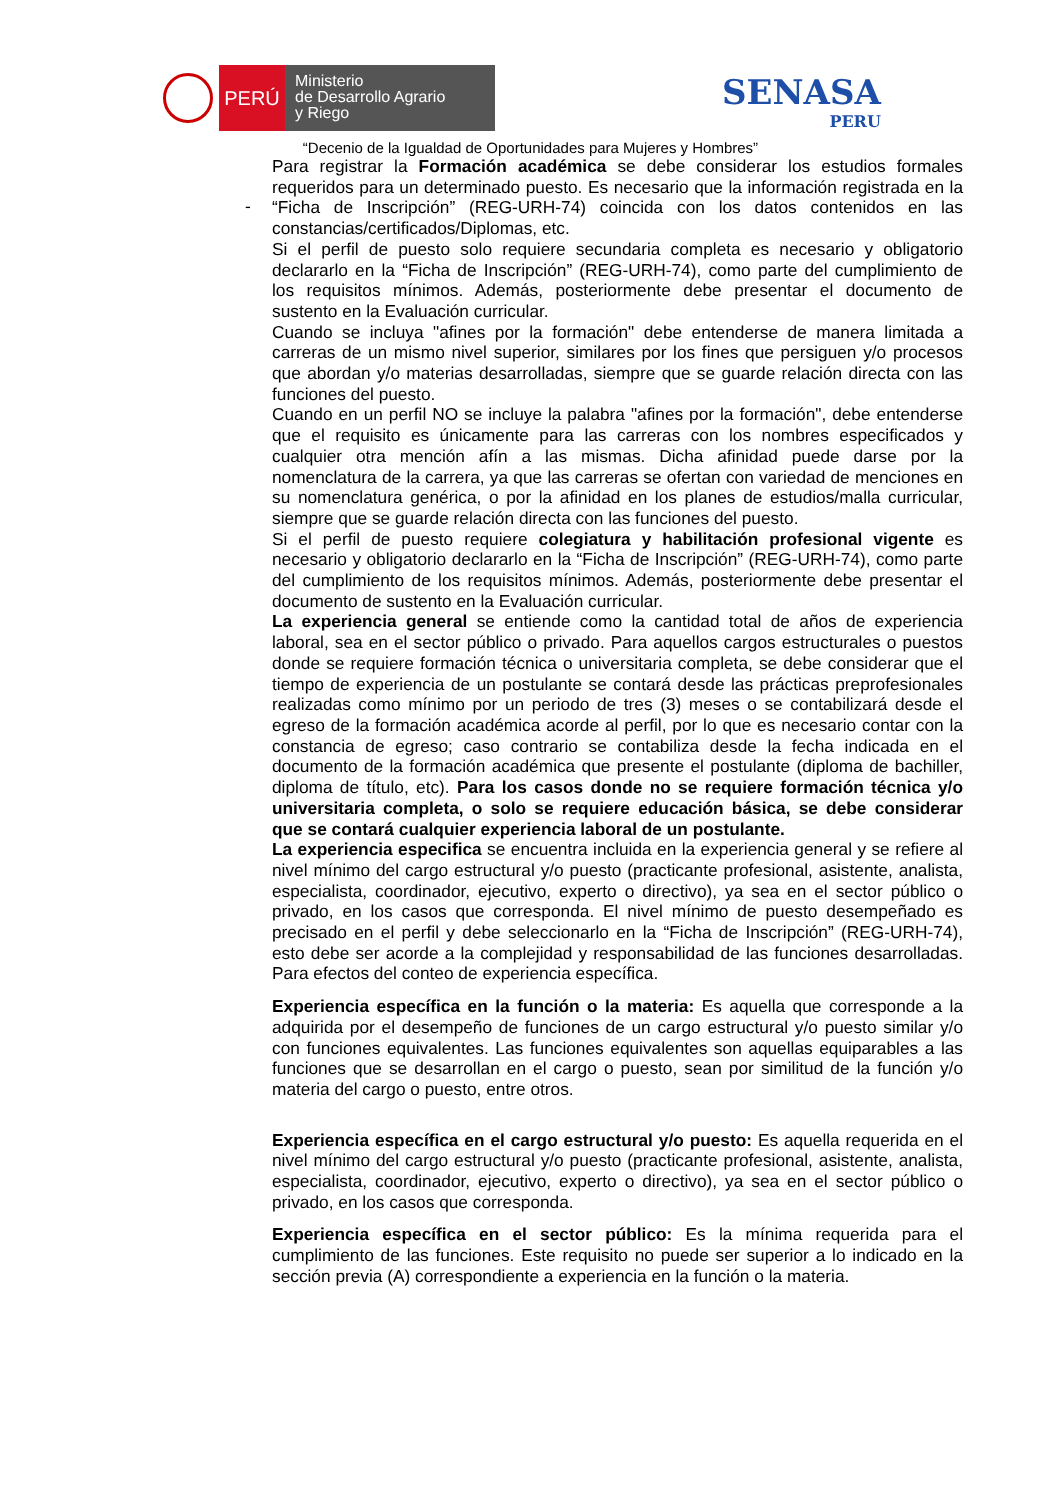PERÚ
Ministerio
de Desarrollo Agrario
y Riego
SENASA
PERU
“Decenio de la Igualdad de Oportunidades para Mujeres y Hombres”
-
Para registrar la Formación académica se debe considerar los estudios formales requeridos para un determinado puesto. Es necesario que la información registrada en la “Ficha de Inscripción” (REG-URH-74) coincida con los datos contenidos en las constancias/certificados/Diplomas, etc.
Si el perfil de puesto solo requiere secundaria completa es necesario y obligatorio declararlo en la “Ficha de Inscripción” (REG-URH-74), como parte del cumplimiento de los requisitos mínimos. Además, posteriormente debe presentar el documento de sustento en la Evaluación curricular.
Cuando se incluya "afines por la formación" debe entenderse de manera limitada a carreras de un mismo nivel superior, similares por los fines que persiguen y/o procesos que abordan y/o materias desarrolladas, siempre que se guarde relación directa con las funciones del puesto.
Cuando en un perfil NO se incluye la palabra "afines por la formación", debe entenderse que el requisito es únicamente para las carreras con los nombres especificados y cualquier otra mención afín a las mismas. Dicha afinidad puede darse por la nomenclatura de la carrera, ya que las carreras se ofertan con variedad de menciones en su nomenclatura genérica, o por la afinidad en los planes de estudios/malla curricular, siempre que se guarde relación directa con las funciones del puesto.
Si el perfil de puesto requiere colegiatura y habilitación profesional vigente es necesario y obligatorio declararlo en la “Ficha de Inscripción” (REG-URH-74), como parte del cumplimiento de los requisitos mínimos. Además, posteriormente debe presentar el documento de sustento en la Evaluación curricular.
La experiencia general se entiende como la cantidad total de años de experiencia laboral, sea en el sector público o privado. Para aquellos cargos estructurales o puestos donde se requiere formación técnica o universitaria completa, se debe considerar que el tiempo de experiencia de un postulante se contará desde las prácticas preprofesionales realizadas como mínimo por un periodo de tres (3) meses o se contabilizará desde el egreso de la formación académica acorde al perfil, por lo que es necesario contar con la constancia de egreso; caso contrario se contabiliza desde la fecha indicada en el documento de la formación académica que presente el postulante (diploma de bachiller, diploma de título, etc). Para los casos donde no se requiere formación técnica y/o universitaria completa, o solo se requiere educación básica, se debe considerar que se contará cualquier experiencia laboral de un postulante.
La experiencia especifica se encuentra incluida en la experiencia general y se refiere al nivel mínimo del cargo estructural y/o puesto (practicante profesional, asistente, analista, especialista, coordinador, ejecutivo, experto o directivo), ya sea en el sector público o privado, en los casos que corresponda. El nivel mínimo de puesto desempeñado es precisado en el perfil y debe seleccionarlo en la “Ficha de Inscripción” (REG-URH-74), esto debe ser acorde a la complejidad y responsabilidad de las funciones desarrolladas. Para efectos del conteo de experiencia específica.
Experiencia específica en la función o la materia: Es aquella que corresponde a la adquirida por el desempeño de funciones de un cargo estructural y/o puesto similar y/o con funciones equivalentes. Las funciones equivalentes son aquellas equiparables a las funciones que se desarrollan en el cargo o puesto, sean por similitud de la función y/o materia del cargo o puesto, entre otros.
Experiencia específica en el cargo estructural y/o puesto: Es aquella requerida en el nivel mínimo del cargo estructural y/o puesto (practicante profesional, asistente, analista, especialista, coordinador, ejecutivo, experto o directivo), ya sea en el sector público o privado, en los casos que corresponda.
Experiencia específica en el sector público: Es la mínima requerida para el cumplimiento de las funciones. Este requisito no puede ser superior a lo indicado en la sección previa (A) correspondiente a experiencia en la función o la materia.